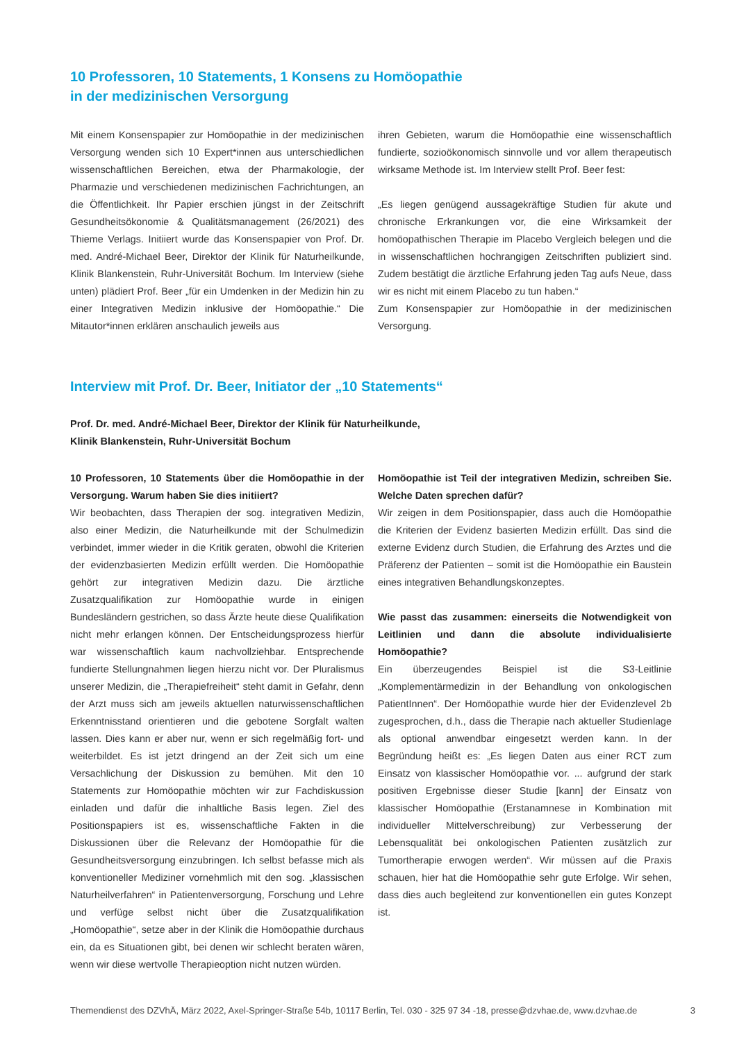10 Professoren, 10 Statements, 1 Konsens zu Homöopathie
in der medizinischen Versorgung
Mit einem Konsenspapier zur Homöopathie in der medizinischen Versorgung wenden sich 10 Expert*innen aus unterschiedlichen wissenschaftlichen Bereichen, etwa der Pharmakologie, der Pharmazie und verschiedenen medizinischen Fachrichtungen, an die Öffentlichkeit. Ihr Papier erschien jüngst in der Zeitschrift Gesundheitsökonomie & Qualitätsmanagement (26/2021) des Thieme Verlags. Initiiert wurde das Konsenspapier von Prof. Dr. med. André-Michael Beer, Direktor der Klinik für Naturheilkunde, Klinik Blankenstein, Ruhr-Universität Bochum. Im Interview (siehe unten) plädiert Prof. Beer „für ein Umdenken in der Medizin hin zu einer Integrativen Medizin inklusive der Homöopathie.“ Die Mitautor*innen erklären anschaulich jeweils aus
ihren Gebieten, warum die Homöopathie eine wissenschaftlich fundierte, sozioökonomisch sinnvolle und vor allem therapeutisch wirksame Methode ist. Im Interview stellt Prof. Beer fest:
„Es liegen genügend aussagekräftige Studien für akute und chronische Erkrankungen vor, die eine Wirksamkeit der homöopathischen Therapie im Placebo Vergleich belegen und die in wissenschaftlichen hochrangigen Zeitschriften publiziert sind. Zudem bestätigt die ärztliche Erfahrung jeden Tag aufs Neue, dass wir es nicht mit einem Placebo zu tun haben.“
Zum Konsenspapier zur Homöopathie in der medizinischen Versorgung.
Interview mit Prof. Dr. Beer, Initiator der „10 Statements“
Prof. Dr. med. André-Michael Beer, Direktor der Klinik für Naturheilkunde,
Klinik Blankenstein, Ruhr-Universität Bochum
10 Professoren, 10 Statements über die Homöopathie in der Versorgung. Warum haben Sie dies initiiert?
Wir beobachten, dass Therapien der sog. integrativen Medizin, also einer Medizin, die Naturheilkunde mit der Schulmedizin verbindet, immer wieder in die Kritik geraten, obwohl die Kriterien der evidenzbasierten Medizin erfüllt werden. Die Homöopathie gehört zur integrativen Medizin dazu. Die ärztliche Zusatzqualifikation zur Homöopathie wurde in einigen Bundesländern gestrichen, so dass Ärzte heute diese Qualifikation nicht mehr erlangen können. Der Entscheidungsprozess hierfür war wissenschaftlich kaum nachvollziehbar. Entsprechende fundierte Stellungnahmen liegen hierzu nicht vor. Der Pluralismus unserer Medizin, die „Therapiefreiheit“ steht damit in Gefahr, denn der Arzt muss sich am jeweils aktuellen naturwissenschaftlichen Erkenntnisstand orientieren und die gebotene Sorgfalt walten lassen. Dies kann er aber nur, wenn er sich regelmäßig fort- und weiterbildet. Es ist jetzt dringend an der Zeit sich um eine Versachlichung der Diskussion zu bemühen. Mit den 10 Statements zur Homöopathie möchten wir zur Fachdiskussion einladen und dafür die inhaltliche Basis legen. Ziel des Positionspapiers ist es, wissenschaftliche Fakten in die Diskussionen über die Relevanz der Homöopathie für die Gesundheitsversorgung einzubringen. Ich selbst befasse mich als konventioneller Mediziner vornehmlich mit den sog. „klassischen Naturheilverfahren“ in Patientenversorgung, Forschung und Lehre und verfüge selbst nicht über die Zusatzqualifikation „Homöopathie“, setze aber in der Klinik die Homöopathie durchaus ein, da es Situationen gibt, bei denen wir schlecht beraten wären, wenn wir diese wertvolle Therapieoption nicht nutzen würden.
Homöopathie ist Teil der integrativen Medizin, schreiben Sie. Welche Daten sprechen dafür?
Wir zeigen in dem Positionspapier, dass auch die Homöopathie die Kriterien der Evidenz basierten Medizin erfüllt. Das sind die externe Evidenz durch Studien, die Erfahrung des Arztes und die Präferenz der Patienten – somit ist die Homöopathie ein Baustein eines integrativen Behandlungskonzeptes.
Wie passt das zusammen: einerseits die Notwendigkeit von Leitlinien und dann die absolute individualisierte Homöopathie?
Ein überzeugendes Beispiel ist die S3-Leitlinie „Komplementärmedizin in der Behandlung von onkologischen PatientInnen“. Der Homöopathie wurde hier der Evidenzlevel 2b zugesprochen, d.h., dass die Therapie nach aktueller Studienlage als optional anwendbar eingesetzt werden kann. In der Begründung heißt es: „Es liegen Daten aus einer RCT zum Einsatz von klassischer Homöopathie vor. ... aufgrund der stark positiven Ergebnisse dieser Studie [kann] der Einsatz von klassischer Homöopathie (Erstanamnese in Kombination mit individueller Mittelverschreibung) zur Verbesserung der Lebensqualität bei onkologischen Patienten zusätzlich zur Tumortherapie erwogen werden“. Wir müssen auf die Praxis schauen, hier hat die Homöopathie sehr gute Erfolge. Wir sehen, dass dies auch begleitend zur konventionellen ein gutes Konzept ist.
Themendienst des DZVhÄ, März 2022, Axel-Springer-Straße 54b, 10117 Berlin, Tel. 030 - 325 97 34 -18, presse@dzvhae.de, www.dzvhae.de 3